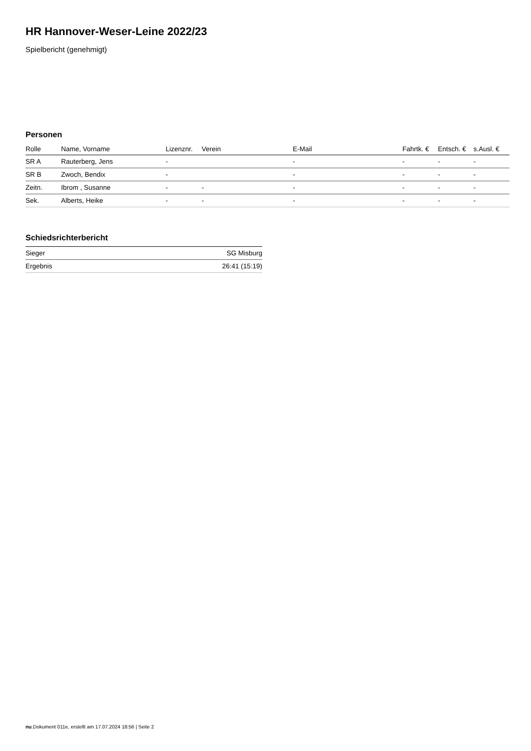HR Hannover-Weser-Leine 2022/23
Spielbericht (genehmigt)
Personen
| Rolle | Name, Vorname | Lizenznr. | Verein | E-Mail | Fahrtk. € | Entsch. € | s.Ausl. € |
| --- | --- | --- | --- | --- | --- | --- | --- |
| SR A | Rauterberg, Jens | - | | - | - | - | - |
| SR B | Zwoch, Bendix | - | | - | - | - | - |
| Zeitn. | Ibrom , Susanne | - | - | - | - | - | - |
| Sek. | Alberts, Heike | - | - | - | - | - | - |
Schiedsrichterbericht
| Sieger | SG Misburg |
| Ergebnis | 26:41 (15:19) |
nu.Dokument 011e, erstellt am 17.07.2024 18:56 | Seite 2